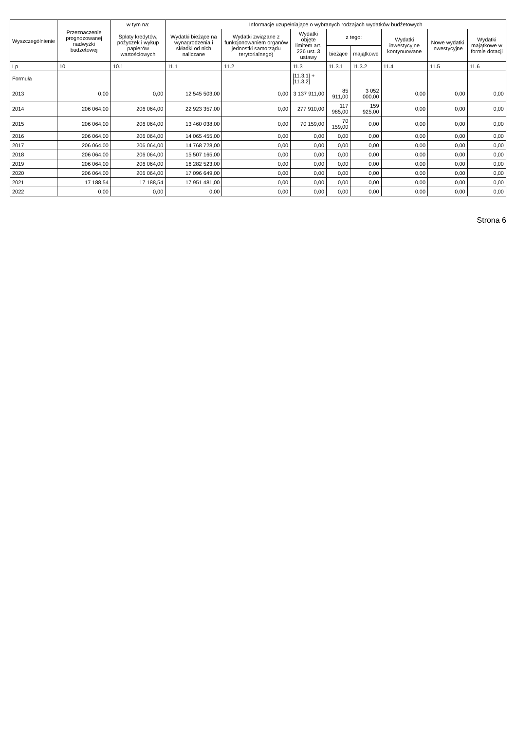| Wyszczególnienie | Przeznaczenie prognozowanej nadwyżki budżetowej | w tym na: | Informacje uzupełniające o wybranych rodzajach wydatków budżetowych | | | | | | | |
| --- | --- | --- | --- | --- | --- | --- | --- | --- | --- | --- |
| | | Spłaty kredytów, pożyczek i wykup papierów wartościowych | Wydatki bieżące na wynagrodzenia i składki od nich naliczane | Wydatki związane z funkcjonowaniem organów jednostki samorządu terytorialnego) | Wydatki objęte limitem art. 226 ust. 3 ustawy | z tego: | | Wydatki inwestycyjne kontynuowane | Nowe wydatki inwestycyjne | Wydatki majątkowe w formie dotacji |
| | | | | | | bieżące | majątkowe | | | |
| Lp | 10 | 10.1 | 11.1 | 11.2 | 11.3 | 11.3.1 | 11.3.2 | 11.4 | 11.5 | 11.6 |
| Formuła | | | | | [11.3.1] + [11.3.2] | | | | | |
| 2013 | 0,00 | 0,00 | 12 545 503,00 | 0,00 | 3 137 911,00 | 85 911,00 | 3 052 000,00 | 0,00 | 0,00 | 0,00 |
| 2014 | 206 064,00 | 206 064,00 | 22 923 357,00 | 0,00 | 277 910,00 | 117 985,00 | 159 925,00 | 0,00 | 0,00 | 0,00 |
| 2015 | 206 064,00 | 206 064,00 | 13 460 038,00 | 0,00 | 70 159,00 | 70 159,00 | 0,00 | 0,00 | 0,00 | 0,00 |
| 2016 | 206 064,00 | 206 064,00 | 14 065 455,00 | 0,00 | 0,00 | 0,00 | 0,00 | 0,00 | 0,00 | 0,00 |
| 2017 | 206 064,00 | 206 064,00 | 14 768 728,00 | 0,00 | 0,00 | 0,00 | 0,00 | 0,00 | 0,00 | 0,00 |
| 2018 | 206 064,00 | 206 064,00 | 15 507 165,00 | 0,00 | 0,00 | 0,00 | 0,00 | 0,00 | 0,00 | 0,00 |
| 2019 | 206 064,00 | 206 064,00 | 16 282 523,00 | 0,00 | 0,00 | 0,00 | 0,00 | 0,00 | 0,00 | 0,00 |
| 2020 | 206 064,00 | 206 064,00 | 17 096 649,00 | 0,00 | 0,00 | 0,00 | 0,00 | 0,00 | 0,00 | 0,00 |
| 2021 | 17 188,54 | 17 188,54 | 17 951 481,00 | 0,00 | 0,00 | 0,00 | 0,00 | 0,00 | 0,00 | 0,00 |
| 2022 | 0,00 | 0,00 | 0,00 | 0,00 | 0,00 | 0,00 | 0,00 | 0,00 | 0,00 | 0,00 |
Strona 6